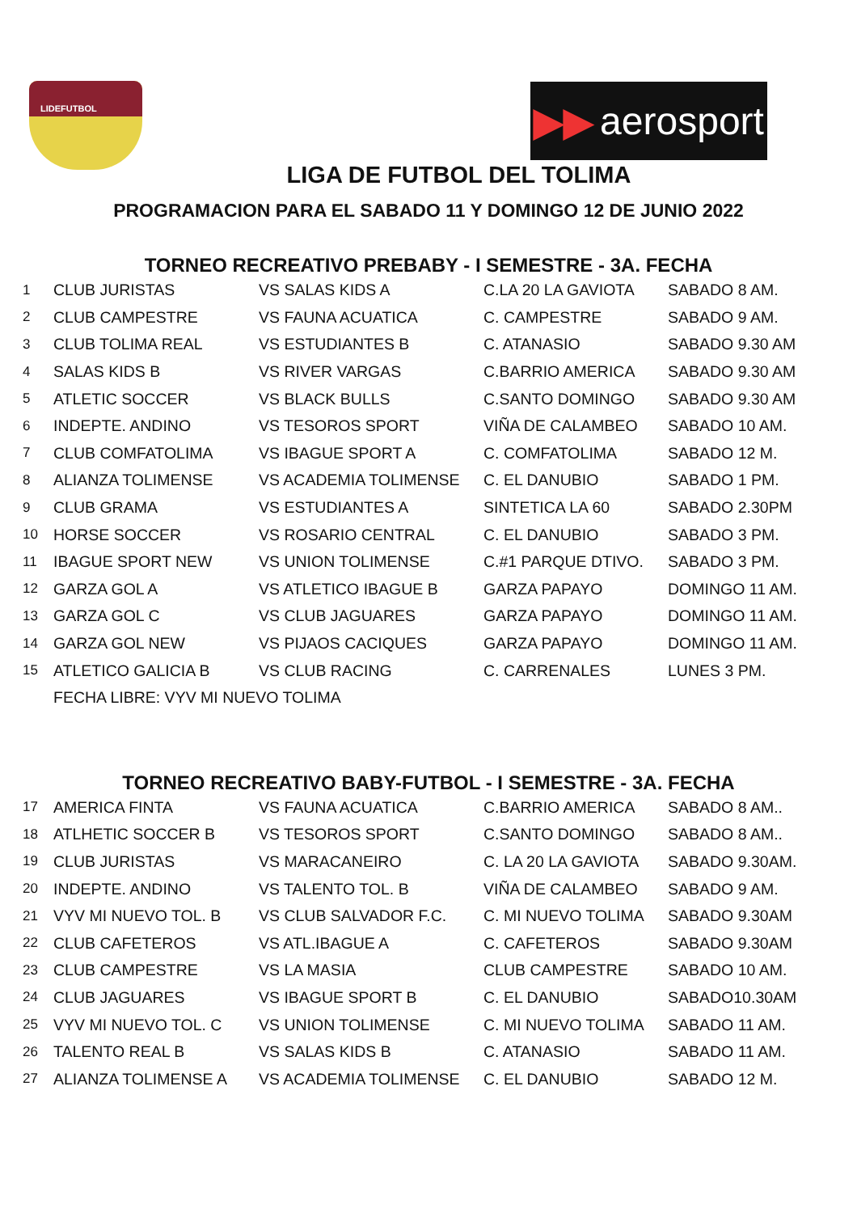LIDEFUTBOL
▶▶ aerosport
LIGA DE FUTBOL DEL TOLIMA
PROGRAMACION PARA EL SABADO 11 Y DOMINGO 12 DE JUNIO 2022
TORNEO RECREATIVO PREBABY - I SEMESTRE - 3A. FECHA
| 1 | CLUB JURISTAS | VS SALAS KIDS A | C.LA 20 LA GAVIOTA | SABADO 8 AM. |
| 2 | CLUB CAMPESTRE | VS FAUNA ACUATICA | C. CAMPESTRE | SABADO 9 AM. |
| 3 | CLUB TOLIMA REAL | VS ESTUDIANTES B | C. ATANASIO | SABADO 9.30 AM |
| 4 | SALAS KIDS B | VS RIVER VARGAS | C.BARRIO AMERICA | SABADO 9.30 AM |
| 5 | ATLETIC SOCCER | VS BLACK BULLS | C.SANTO DOMINGO | SABADO 9.30 AM |
| 6 | INDEPTE. ANDINO | VS TESOROS SPORT | VIÑA DE CALAMBEO | SABADO 10 AM. |
| 7 | CLUB COMFATOLIMA | VS IBAGUE SPORT A | C. COMFATOLIMA | SABADO 12 M. |
| 8 | ALIANZA TOLIMENSE | VS ACADEMIA TOLIMENSE | C. EL DANUBIO | SABADO 1 PM. |
| 9 | CLUB GRAMA | VS ESTUDIANTES A | SINTETICA LA 60 | SABADO 2.30PM |
| 10 | HORSE SOCCER | VS ROSARIO CENTRAL | C. EL DANUBIO | SABADO 3 PM. |
| 11 | IBAGUE SPORT NEW | VS UNION TOLIMENSE | C.#1 PARQUE DTIVO. | SABADO 3 PM. |
| 12 | GARZA GOL A | VS ATLETICO IBAGUE B | GARZA PAPAYO | DOMINGO 11 AM. |
| 13 | GARZA GOL C | VS CLUB JAGUARES | GARZA PAPAYO | DOMINGO 11 AM. |
| 14 | GARZA GOL NEW | VS PIJAOS CACIQUES | GARZA PAPAYO | DOMINGO 11 AM. |
| 15 | ATLETICO GALICIA B | VS CLUB RACING | C. CARRENALES | LUNES 3 PM. |
| | FECHA LIBRE: VYV MI NUEVO TOLIMA | | | |
TORNEO RECREATIVO BABY-FUTBOL - I SEMESTRE - 3A. FECHA
| 17 | AMERICA FINTA | VS FAUNA ACUATICA | C.BARRIO AMERICA | SABADO 8 AM.. |
| 18 | ATLHETIC SOCCER B | VS TESOROS SPORT | C.SANTO DOMINGO | SABADO 8 AM.. |
| 19 | CLUB JURISTAS | VS MARACANEIRO | C. LA 20 LA GAVIOTA | SABADO 9.30AM. |
| 20 | INDEPTE. ANDINO | VS TALENTO TOL. B | VIÑA DE CALAMBEO | SABADO 9 AM. |
| 21 | VYV MI NUEVO TOL. B | VS CLUB SALVADOR F.C. | C. MI NUEVO TOLIMA | SABADO 9.30AM |
| 22 | CLUB CAFETEROS | VS ATL.IBAGUE A | C. CAFETEROS | SABADO 9.30AM |
| 23 | CLUB CAMPESTRE | VS LA MASIA | CLUB CAMPESTRE | SABADO 10 AM. |
| 24 | CLUB JAGUARES | VS IBAGUE SPORT B | C. EL DANUBIO | SABADO10.30AM |
| 25 | VYV MI NUEVO TOL. C | VS UNION TOLIMENSE | C. MI NUEVO TOLIMA | SABADO 11 AM. |
| 26 | TALENTO REAL B | VS SALAS KIDS B | C. ATANASIO | SABADO 11 AM. |
| 27 | ALIANZA TOLIMENSE A | VS ACADEMIA TOLIMENSE | C. EL DANUBIO | SABADO 12 M. |